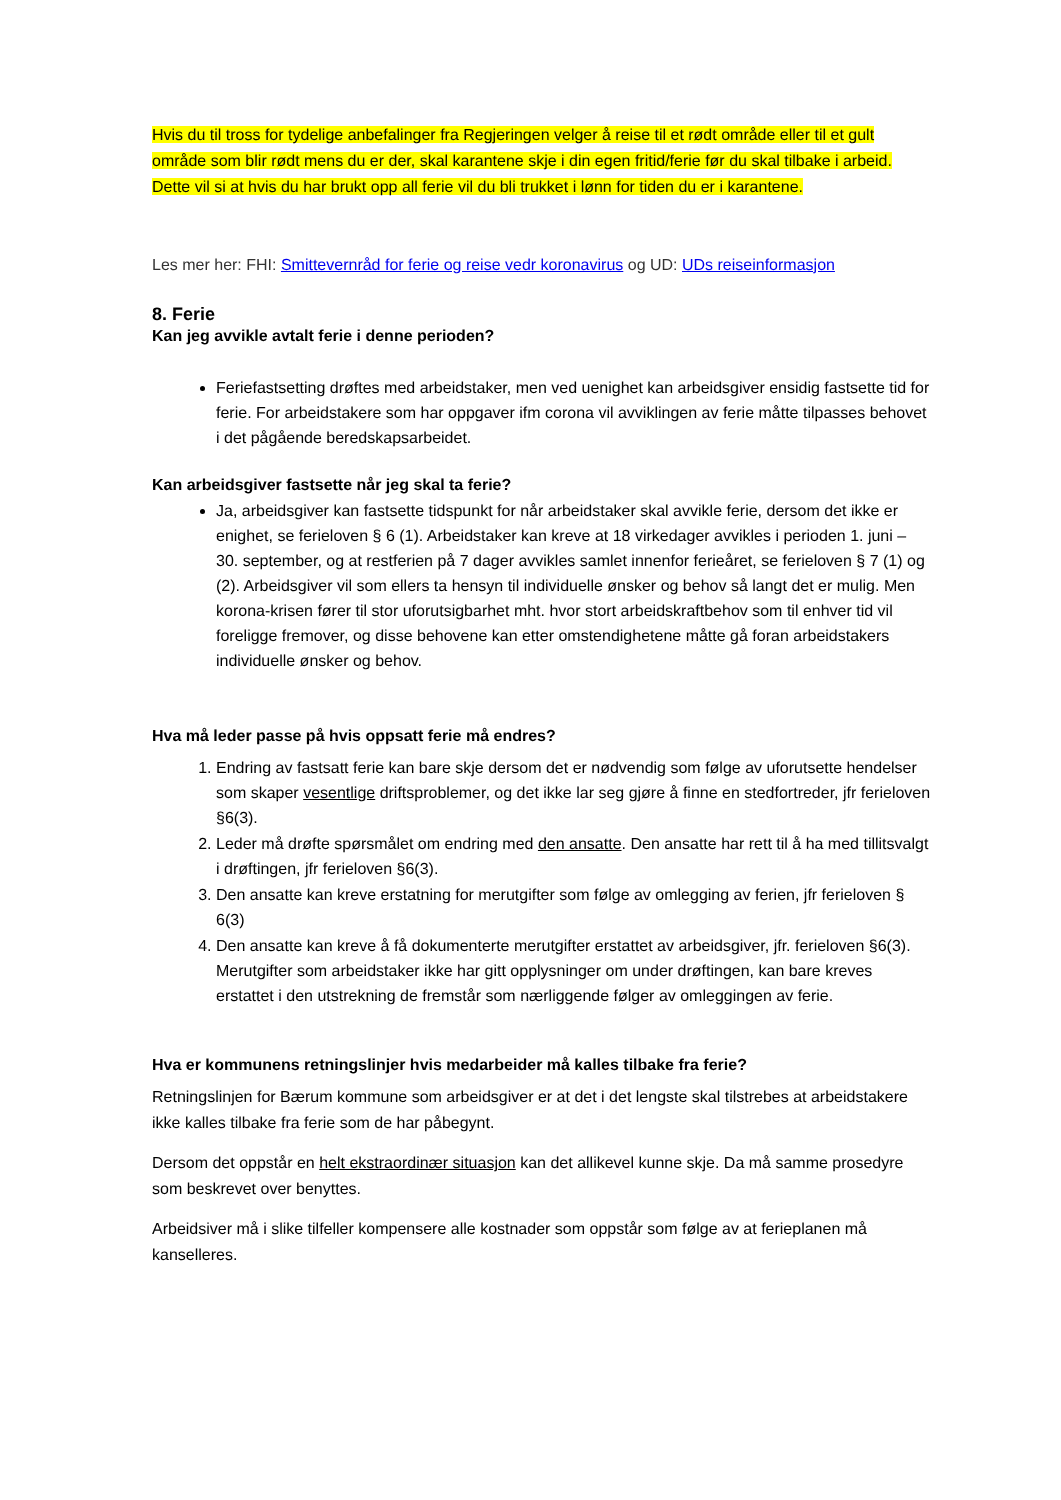Hvis du til tross for tydelige anbefalinger fra Regjeringen velger å reise til et rødt område eller til et gult område som blir rødt mens du er der, skal karantene skje i din egen fritid/ferie før du skal tilbake i arbeid. Dette vil si at hvis du har brukt opp all ferie vil du bli trukket i lønn for tiden du er i karantene.
Les mer her: FHI: Smittevernråd for ferie og reise vedr koronavirus og UD: UDs reiseinformasjon
8. Ferie
Kan jeg avvikle avtalt ferie i denne perioden?
Feriefastsetting drøftes med arbeidstaker, men ved uenighet kan arbeidsgiver ensidig fastsette tid for ferie. For arbeidstakere som har oppgaver ifm corona vil avviklingen av ferie måtte tilpasses behovet i det pågående beredskapsarbeidet.
Kan arbeidsgiver fastsette når jeg skal ta ferie?
Ja, arbeidsgiver kan fastsette tidspunkt for når arbeidstaker skal avvikle ferie, dersom det ikke er enighet, se ferieloven § 6 (1). Arbeidstaker kan kreve at 18 virkedager avvikles i perioden 1. juni – 30. september, og at restferien på 7 dager avvikles samlet innenfor ferieåret, se ferieloven § 7 (1) og (2). Arbeidsgiver vil som ellers ta hensyn til individuelle ønsker og behov så langt det er mulig. Men korona-krisen fører til stor uforutsigbarhet mht. hvor stort arbeidskraftbehov som til enhver tid vil foreligge fremover, og disse behovene kan etter omstendighetene måtte gå foran arbeidstakers individuelle ønsker og behov.
Hva må leder passe på hvis oppsatt ferie må endres?
1. Endring av fastsatt ferie kan bare skje dersom det er nødvendig som følge av uforutsette hendelser som skaper vesentlige driftsproblemer, og det ikke lar seg gjøre å finne en stedfortreder, jfr ferieloven §6(3).
2. Leder må drøfte spørsmålet om endring med den ansatte. Den ansatte har rett til å ha med tillitsvalgt i drøftingen, jfr ferieloven §6(3).
3. Den ansatte kan kreve erstatning for merutgifter som følge av omlegging av ferien, jfr ferieloven § 6(3)
4. Den ansatte kan kreve å få dokumenterte merutgifter erstattet av arbeidsgiver, jfr. ferieloven §6(3). Merutgifter som arbeidstaker ikke har gitt opplysninger om under drøftingen, kan bare kreves erstattet i den utstrekning de fremstår som nærliggende følger av omleggingen av ferie.
Hva er kommunens retningslinjer hvis medarbeider må kalles tilbake fra ferie?
Retningslinjen for Bærum kommune som arbeidsgiver er at det i det lengste skal tilstrebes at arbeidstakere ikke kalles tilbake fra ferie som de har påbegynt.
Dersom det oppstår en helt ekstraordinær situasjon kan det allikevel kunne skje. Da må samme prosedyre som beskrevet over benyttes.
Arbeidsiver må i slike tilfeller kompensere alle kostnader som oppstår som følge av at ferieplanen må kanselleres.